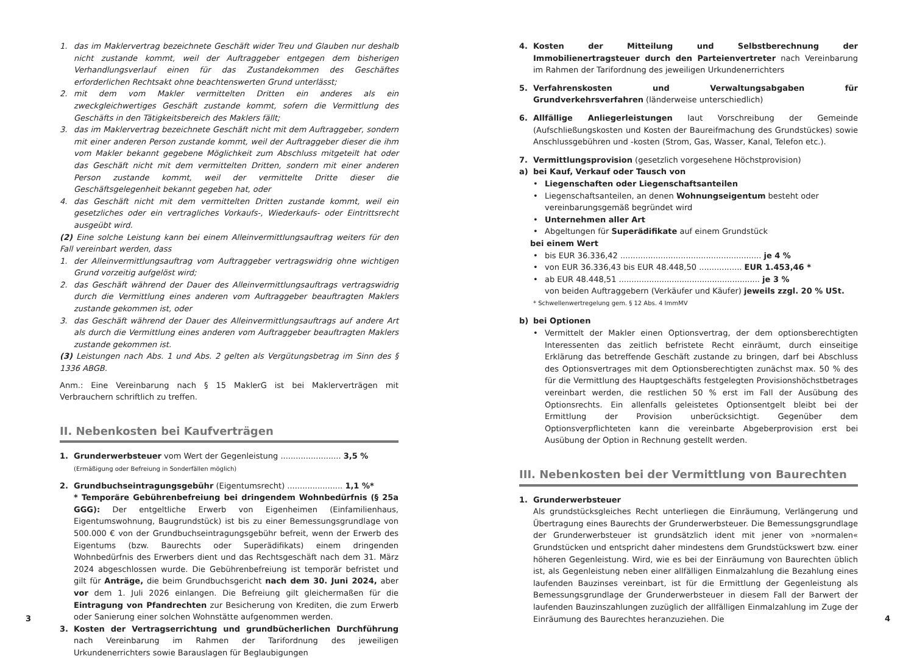1. das im Maklervertrag bezeichnete Geschäft wider Treu und Glauben nur deshalb nicht zustande kommt, weil der Auftraggeber entgegen dem bisherigen Verhandlungsverlauf einen für das Zustandekommen des Geschäftes erforderlichen Rechtsakt ohne beachtenswerten Grund unterlässt;
2. mit dem vom Makler vermittelten Dritten ein anderes als ein zweckgleichwertiges Geschäft zustande kommt, sofern die Vermittlung des Geschäfts in den Tätigkeitsbereich des Maklers fällt;
3. das im Maklervertrag bezeichnete Geschäft nicht mit dem Auftraggeber, sondern mit einer anderen Person zustande kommt, weil der Auftraggeber dieser die ihm vom Makler bekannt gegebene Möglichkeit zum Abschluss mitgeteilt hat oder das Geschäft nicht mit dem vermittelten Dritten, sondern mit einer anderen Person zustande kommt, weil der vermittelte Dritte dieser die Geschäftsgelegenheit bekannt gegeben hat, oder
4. das Geschäft nicht mit dem vermittelten Dritten zustande kommt, weil ein gesetzliches oder ein vertragliches Vorkaufs-, Wiederkaufs- oder Eintrittsrecht ausgeübt wird.
(2) Eine solche Leistung kann bei einem Alleinvermittlungsauftrag weiters für den Fall vereinbart werden, dass
1. der Alleinvermittlungsauftrag vom Auftraggeber vertragswidrig ohne wichtigen Grund vorzeitig aufgelöst wird;
2. das Geschäft während der Dauer des Alleinvermittlungsauftrags vertragswidrig durch die Vermittlung eines anderen vom Auftraggeber beauftragten Maklers zustande gekommen ist, oder
3. das Geschäft während der Dauer des Alleinvermittlungsauftrags auf andere Art als durch die Vermittlung eines anderen vom Auftraggeber beauftragten Maklers zustande gekommen ist.
(3) Leistungen nach Abs. 1 und Abs. 2 gelten als Vergütungsbetrag im Sinn des § 1336 ABGB.
Anm.: Eine Vereinbarung nach § 15 MaklerG ist bei Maklerverträgen mit Verbrauchern schriftlich zu treffen.
II. Nebenkosten bei Kaufverträgen
1. Grunderwerbsteuer vom Wert der Gegenleistung ........................ 3,5 %
(Ermäßigung oder Befreiung in Sonderfällen möglich)
2. Grundbuchseintragungsgebühr (Eigentumsrecht) ...................... 1,1 %*
* Temporäre Gebührenbefreiung bei dringendem Wohnbedürfnis (§ 25a GGG): Der entgeltliche Erwerb von Eigenheimen (Einfamilienhaus, Eigentumswohnung, Baugrundstück) ist bis zu einer Bemessungsgrundlage von 500.000 € von der Grundbuchseintragungsgebühr befreit, wenn der Erwerb des Eigentums (bzw. Baurechts oder Superädifikats) einem dringenden Wohnbedürfnis des Erwerbers dient und das Rechtsgeschäft nach dem 31. März 2024 abgeschlossen wurde. Die Gebührenbefreiung ist temporär befristet und gilt für Anträge, die beim Grundbuchsgericht nach dem 30. Juni 2024, aber vor dem 1. Juli 2026 einlangen. Die Befreiung gilt gleichermaßen für die Eintragung von Pfandrechten zur Besicherung von Krediten, die zum Erwerb oder Sanierung einer solchen Wohnstätte aufgenommen werden.
3. Kosten der Vertragserrichtung und grundbücherlichen Durchführung nach Vereinbarung im Rahmen der Tarifordnung des jeweiligen Urkundenerrichters sowie Barauslagen für Beglaubigungen
3
4. Kosten der Mitteilung und Selbstberechnung der Immobilienertragsteuer durch den Parteienvertreter nach Vereinbarung im Rahmen der Tarifordnung des jeweiligen Urkundenerrichters
5. Verfahrenskosten und Verwaltungsabgaben für Grundverkehrsverfahren (länderweise unterschiedlich)
6. Allfällige Anliegerleistungen laut Vorschreibung der Gemeinde (Aufschließungskosten und Kosten der Baureifmachung des Grundstückes) sowie Anschlussgebühren und -kosten (Strom, Gas, Wasser, Kanal, Telefon etc.).
7. Vermittlungsprovision (gesetzlich vorgesehene Höchstprovision)
a) bei Kauf, Verkauf oder Tausch von
• Liegenschaften oder Liegenschaftsanteilen
• Liegenschaftsanteilen, an denen Wohnungseigentum besteht oder vereinbarungsgemäß begründet wird
• Unternehmen aller Art
• Abgeltungen für Superädifikate auf einem Grundstück
bei einem Wert
• bis EUR 36.336,42 ........................................................ je 4 %
• von EUR 36.336,43 bis EUR 48.448,50 ................. EUR 1.453,46 *
• ab EUR 48.448,51 ........................................................ je 3 %
von beiden Auftraggebern (Verkäufer und Käufer) jeweils zzgl. 20 % USt.
* Schwellenwertregelung gem. § 12 Abs. 4 ImmMV
b) bei Optionen
• Vermittelt der Makler einen Optionsvertrag, der dem optionsberechtigten Interessenten das zeitlich befristete Recht einräumt, durch einseitige Erklärung das betreffende Geschäft zustande zu bringen, darf bei Abschluss des Optionsvertrages mit dem Optionsberechtigten zunächst max. 50 % des für die Vermittlung des Hauptgeschäfts festgelegten Provisionshöchstbetrages vereinbart werden, die restlichen 50 % erst im Fall der Ausübung des Optionsrechts. Ein allenfalls geleistetes Optionsentgelt bleibt bei der Ermittlung der Provision unberücksichtigt. Gegenüber dem Optionsverpflichteten kann die vereinbarte Abgeberprovision erst bei Ausübung der Option in Rechnung gestellt werden.
III. Nebenkosten bei der Vermittlung von Baurechten
1. Grunderwerbsteuer
Als grundstücksgleiches Recht unterliegen die Einräumung, Verlängerung und Übertragung eines Baurechts der Grunderwerbsteuer. Die Bemessungsgrundlage der Grunderwerbsteuer ist grundsätzlich ident mit jener von »normalen« Grundstücken und entspricht daher mindestens dem Grundstückswert bzw. einer höheren Gegenleistung. Wird, wie es bei der Einräumung von Baurechten üblich ist, als Gegenleistung neben einer allfälligen Einmalzahlung die Bezahlung eines laufenden Bauzinses vereinbart, ist für die Ermittlung der Gegenleistung als Bemessungsgrundlage der Grunderwerbsteuer in diesem Fall der Barwert der laufenden Bauzinszahlungen zuzüglich der allfälligen Einmalzahlung im Zuge der Einräumung des Baurechtes heranzuziehen. Die
4